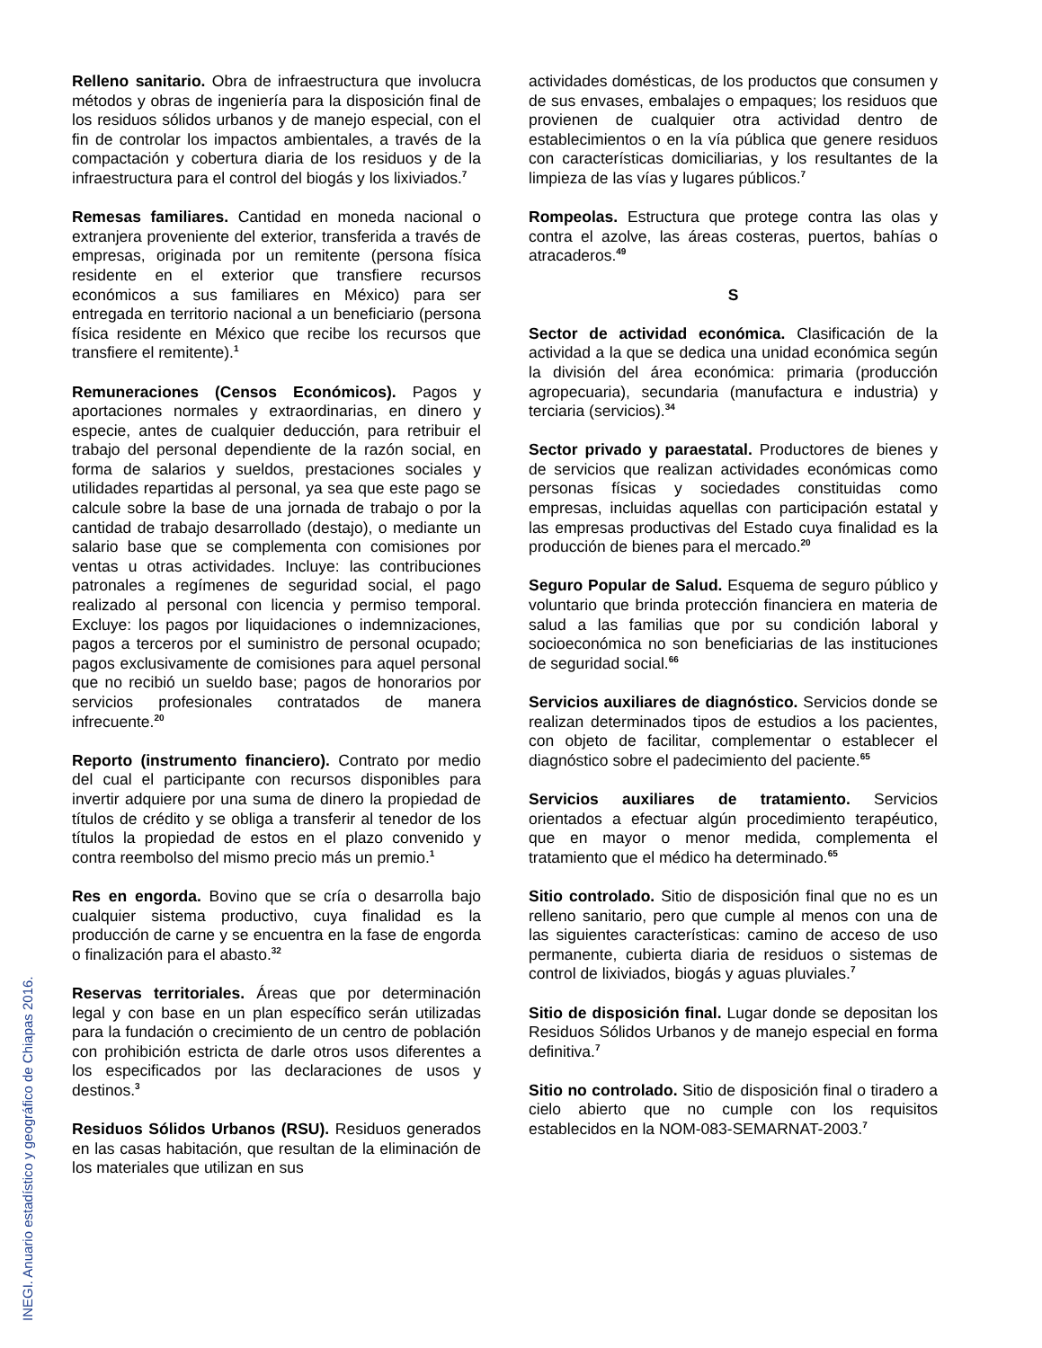INEGI. Anuario estadístico y geográfico de Chiapas 2016.
Relleno sanitario. Obra de infraestructura que involucra métodos y obras de ingeniería para la disposición final de los residuos sólidos urbanos y de manejo especial, con el fin de controlar los impactos ambientales, a través de la compactación y cobertura diaria de los residuos y de la infraestructura para el control del biogás y los lixiviados.<sup>7</sup>
Remesas familiares. Cantidad en moneda nacional o extranjera proveniente del exterior, transferida a través de empresas, originada por un remitente (persona física residente en el exterior que transfiere recursos económicos a sus familiares en México) para ser entregada en territorio nacional a un beneficiario (persona física residente en México que recibe los recursos que transfiere el remitente).<sup>1</sup>
Remuneraciones (Censos Económicos). Pagos y aportaciones normales y extraordinarias, en dinero y especie, antes de cualquier deducción, para retribuir el trabajo del personal dependiente de la razón social, en forma de salarios y sueldos, prestaciones sociales y utilidades repartidas al personal, ya sea que este pago se calcule sobre la base de una jornada de trabajo o por la cantidad de trabajo desarrollado (destajo), o mediante un salario base que se complementa con comisiones por ventas u otras actividades. Incluye: las contribuciones patronales a regímenes de seguridad social, el pago realizado al personal con licencia y permiso temporal. Excluye: los pagos por liquidaciones o indemnizaciones, pagos a terceros por el suministro de personal ocupado; pagos exclusivamente de comisiones para aquel personal que no recibió un sueldo base; pagos de honorarios por servicios profesionales contratados de manera infrecuente.<sup>20</sup>
Reporto (instrumento financiero). Contrato por medio del cual el participante con recursos disponibles para invertir adquiere por una suma de dinero la propiedad de títulos de crédito y se obliga a transferir al tenedor de los títulos la propiedad de estos en el plazo convenido y contra reembolso del mismo precio más un premio.<sup>1</sup>
Res en engorda. Bovino que se cría o desarrolla bajo cualquier sistema productivo, cuya finalidad es la producción de carne y se encuentra en la fase de engorda o finalización para el abasto.<sup>32</sup>
Reservas territoriales. Áreas que por determinación legal y con base en un plan específico serán utilizadas para la fundación o crecimiento de un centro de población con prohibición estricta de darle otros usos diferentes a los especificados por las declaraciones de usos y destinos.<sup>3</sup>
Residuos Sólidos Urbanos (RSU). Residuos generados en las casas habitación, que resultan de la eliminación de los materiales que utilizan en sus
actividades domésticas, de los productos que consumen y de sus envases, embalajes o empaques; los residuos que provienen de cualquier otra actividad dentro de establecimientos o en la vía pública que genere residuos con características domiciliarias, y los resultantes de la limpieza de las vías y lugares públicos.<sup>7</sup>
Rompeolas. Estructura que protege contra las olas y contra el azolve, las áreas costeras, puertos, bahías o atracaderos.<sup>49</sup>
S
Sector de actividad económica. Clasificación de la actividad a la que se dedica una unidad económica según la división del área económica: primaria (producción agropecuaria), secundaria (manufactura e industria) y terciaria (servicios).<sup>34</sup>
Sector privado y paraestatal. Productores de bienes y de servicios que realizan actividades económicas como personas físicas y sociedades constituidas como empresas, incluidas aquellas con participación estatal y las empresas productivas del Estado cuya finalidad es la producción de bienes para el mercado.<sup>20</sup>
Seguro Popular de Salud. Esquema de seguro público y voluntario que brinda protección financiera en materia de salud a las familias que por su condición laboral y socioeconómica no son beneficiarias de las instituciones de seguridad social.<sup>66</sup>
Servicios auxiliares de diagnóstico. Servicios donde se realizan determinados tipos de estudios a los pacientes, con objeto de facilitar, complementar o establecer el diagnóstico sobre el padecimiento del paciente.<sup>65</sup>
Servicios auxiliares de tratamiento. Servicios orientados a efectuar algún procedimiento terapéutico, que en mayor o menor medida, complementa el tratamiento que el médico ha determinado.<sup>65</sup>
Sitio controlado. Sitio de disposición final que no es un relleno sanitario, pero que cumple al menos con una de las siguientes características: camino de acceso de uso permanente, cubierta diaria de residuos o sistemas de control de lixiviados, biogás y aguas pluviales.<sup>7</sup>
Sitio de disposición final. Lugar donde se depositan los Residuos Sólidos Urbanos y de manejo especial en forma definitiva.<sup>7</sup>
Sitio no controlado. Sitio de disposición final o tiradero a cielo abierto que no cumple con los requisitos establecidos en la NOM-083-SEMARNAT-2003.<sup>7</sup>